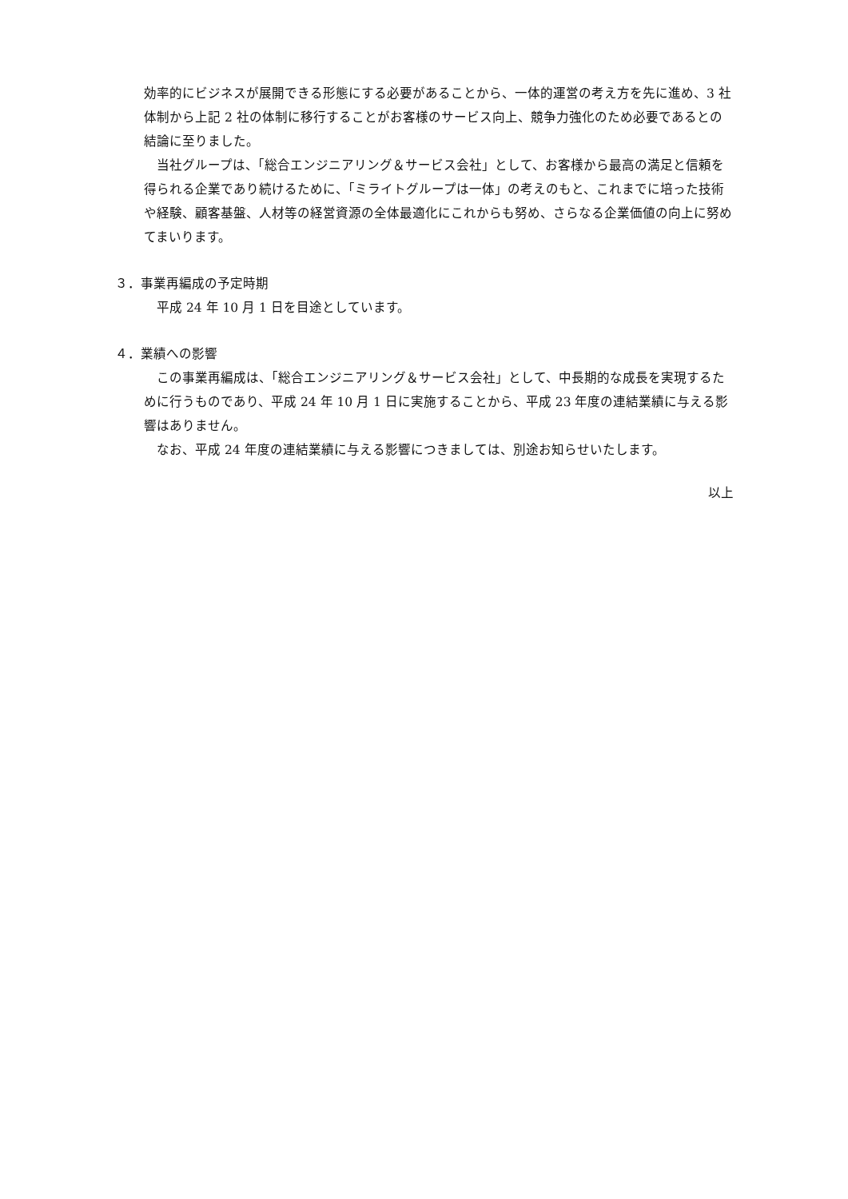効率的にビジネスが展開できる形態にする必要があることから、一体的運営の考え方を先に進め、3 社体制から上記 2 社の体制に移行することがお客様のサービス向上、競争力強化のため必要であるとの結論に至りました。
　当社グループは、「総合エンジニアリング＆サービス会社」として、お客様から最高の満足と信頼を得られる企業であり続けるために、「ミライトグループは一体」の考えのもと、これまでに培った技術や経験、顧客基盤、人材等の経営資源の全体最適化にこれからも努め、さらなる企業価値の向上に努めてまいります。
３．事業再編成の予定時期
　平成 24 年 10 月 1 日を目途としています。
４．業績への影響
　この事業再編成は、「総合エンジニアリング＆サービス会社」として、中長期的な成長を実現するために行うものであり、平成 24 年 10 月 1 日に実施することから、平成 23 年度の連結業績に与える影響はありません。
　なお、平成 24 年度の連結業績に与える影響につきましては、別途お知らせいたします。
以上